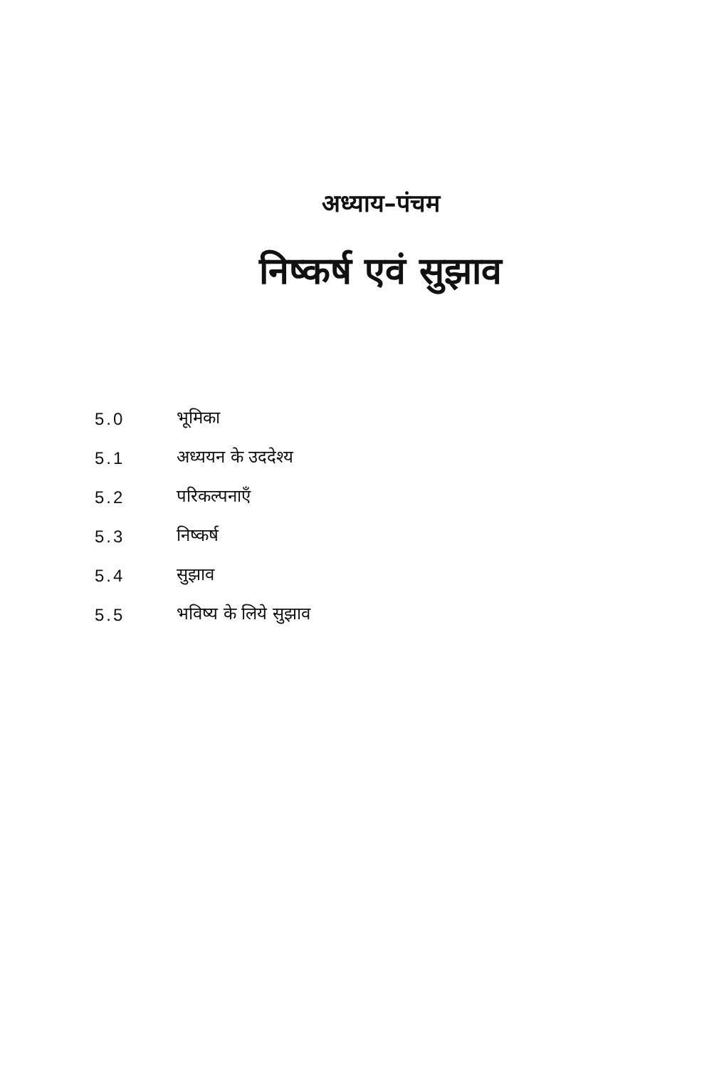अध्याय–पंचम
निष्कर्ष एवं सुझाव
5.0 भूमिका
5.1 अध्ययन के उददेश्य
5.2 परिकल्पनाएँ
5.3 निष्कर्ष
5.4 सुझाव
5.5 भविष्य के लिये सुझाव